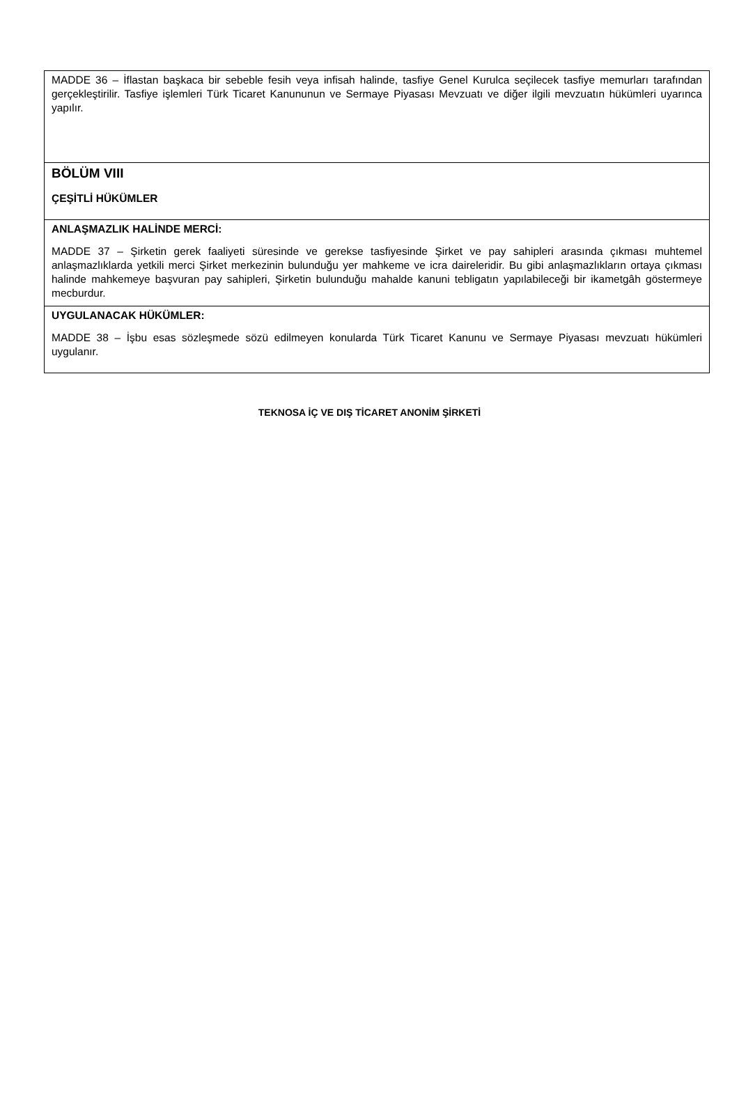| MADDE 36 – İflastan başkaca bir sebeble fesih veya infisah halinde, tasfiye Genel Kurulca seçilecek tasfiye memurları tarafından gerçekleştirilir. Tasfiye işlemleri Türk Ticaret Kanununun ve Sermaye Piyasası Mevzuatı ve diğer ilgili mevzuatın hükümleri uyarınca yapılır. |
| BÖLÜM VIII ÇEŞİTLİ HÜKÜMLER |
| ANLAŞMAZLIK HALİNDE MERCİ: MADDE 37 – Şirketin gerek faaliyeti süresinde ve gerekse tasfiyesinde Şirket ve pay sahipleri arasında çıkması muhtemel anlaşmazlıklarda yetkili merci Şirket merkezinin bulunduğu yer mahkeme ve icra daireleridir. Bu gibi anlaşmazlıkların ortaya çıkması halinde mahkemeye başvuran pay sahipleri, Şirketin bulunduğu mahalde kanuni tebligatın yapılabileceği bir ikametgâh göstermeye mecburdur. |
| UYGULANACAK HÜKÜMLER: MADDE 38 – İşbu esas sözleşmede sözü edilmeyen konularda Türk Ticaret Kanunu ve Sermaye Piyasası mevzuatı hükümleri uygulanır. |
TEKNOSA İÇ VE DIŞ TİCARET ANONİM ŞİRKETİ